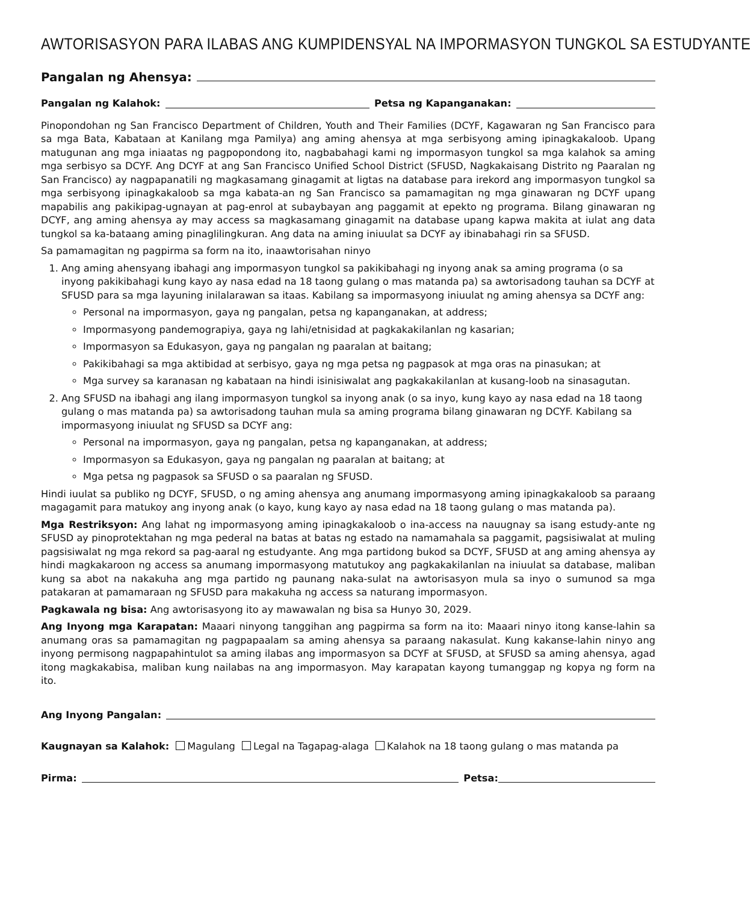AWTORISASYON PARA ILABAS ANG KUMPIDENSYAL NA IMPORMASYON TUNGKOL SA ESTUDYANTE
Pangalan ng Ahensya:
Pangalan ng Kalahok: Petsa ng Kapanganakan:
Pinopondohan ng San Francisco Department of Children, Youth and Their Families (DCYF, Kagawaran ng San Francisco para sa mga Bata, Kabataan at Kanilang mga Pamilya) ang aming ahensya at mga serbisyong aming ipinagkakaloob. Upang matugunan ang mga iniaatas ng pagpopondong ito, nagbabahagi kami ng impormasyon tungkol sa mga kalahok sa aming mga serbisyo sa DCYF. Ang DCYF at ang San Francisco Unified School District (SFUSD, Nagkakaisang Distrito ng Paaralan ng San Francisco) ay nagpapanatili ng magkasamang ginagamit at ligtas na database para irekord ang impormasyon tungkol sa mga serbisyong ipinagkakaloob sa mga kabata-an ng San Francisco sa pamamagitan ng mga ginawaran ng DCYF upang mapabilis ang pakikipag-ugnayan at pag-enrol at subaybayan ang paggamit at epekto ng programa. Bilang ginawaran ng DCYF, ang aming ahensya ay may access sa magkasamang ginagamit na database upang kapwa makita at iulat ang data tungkol sa ka-bataang aming pinaglilingkuran. Ang data na aming iniuulat sa DCYF ay ibinabahagi rin sa SFUSD.
Sa pamamagitan ng pagpirma sa form na ito, inaawtorisahan ninyo
1. Ang aming ahensyang ibahagi ang impormasyon tungkol sa pakikibahagi ng inyong anak sa aming programa (o sa inyong pakikibahagi kung kayo ay nasa edad na 18 taong gulang o mas matanda pa) sa awtorisadong tauhan sa DCYF at SFUSD para sa mga layuning inilalarawan sa itaas. Kabilang sa impormasyong iniuulat ng aming ahensya sa DCYF ang:
Personal na impormasyon, gaya ng pangalan, petsa ng kapanganakan, at address;
Impormasyong pandemograpiya, gaya ng lahi/etnisidad at pagkakakilanlan ng kasarian;
Impormasyon sa Edukasyon, gaya ng pangalan ng paaralan at baitang;
Pakikibahagi sa mga aktibidad at serbisyo, gaya ng mga petsa ng pagpasok at mga oras na pinasukan; at
Mga survey sa karanasan ng kabataan na hindi isinisiwalat ang pagkakakilanlan at kusang-loob na sinasagutan.
2. Ang SFUSD na ibahagi ang ilang impormasyon tungkol sa inyong anak (o sa inyo, kung kayo ay nasa edad na 18 taong gulang o mas matanda pa) sa awtorisadong tauhan mula sa aming programa bilang ginawaran ng DCYF. Kabilang sa impormasyong iniuulat ng SFUSD sa DCYF ang:
Personal na impormasyon, gaya ng pangalan, petsa ng kapanganakan, at address;
Impormasyon sa Edukasyon, gaya ng pangalan ng paaralan at baitang; at
Mga petsa ng pagpasok sa SFUSD o sa paaralan ng SFUSD.
Hindi iuulat sa publiko ng DCYF, SFUSD, o ng aming ahensya ang anumang impormasyong aming ipinagkakaloob sa paraang magagamit para matukoy ang inyong anak (o kayo, kung kayo ay nasa edad na 18 taong gulang o mas matanda pa).
Mga Restriksyon: Ang lahat ng impormasyong aming ipinagkakaloob o ina-access na nauugnay sa isang estudy-ante ng SFUSD ay pinoprotektahan ng mga pederal na batas at batas ng estado na namamahala sa paggamit, pagsisiwalat at muling pagsisiwalat ng mga rekord sa pag-aaral ng estudyante. Ang mga partidong bukod sa DCYF, SFUSD at ang aming ahensya ay hindi magkakaroon ng access sa anumang impormasyong matutukoy ang pagkakakilanlan na iniuulat sa database, maliban kung sa abot na nakakuha ang mga partido ng paunang naka-sulat na awtorisasyon mula sa inyo o sumunod sa mga patakaran at pamamaraan ng SFUSD para makakuha ng access sa naturang impormasyon.
Pagkawala ng bisa: Ang awtorisasyong ito ay mawawalan ng bisa sa Hunyo 30, 2029.
Ang Inyong mga Karapatan: Maaari ninyong tanggihan ang pagpirma sa form na ito: Maaari ninyo itong kanse-lahin sa anumang oras sa pamamagitan ng pagpapaalam sa aming ahensya sa paraang nakasulat. Kung kakanse-lahin ninyo ang inyong permisong nagpapahintulot sa aming ilabas ang impormasyon sa DCYF at SFUSD, at SFUSD sa aming ahensya, agad itong magkakabisa, maliban kung nailabas na ang impormasyon. May karapatan kayong tumanggap ng kopya ng form na ito.
Ang Inyong Pangalan:
Kaugnayan sa Kalahok: Magulang Legal na Tagapag-alaga Kalahok na 18 taong gulang o mas matanda pa
Pirma: Petsa: